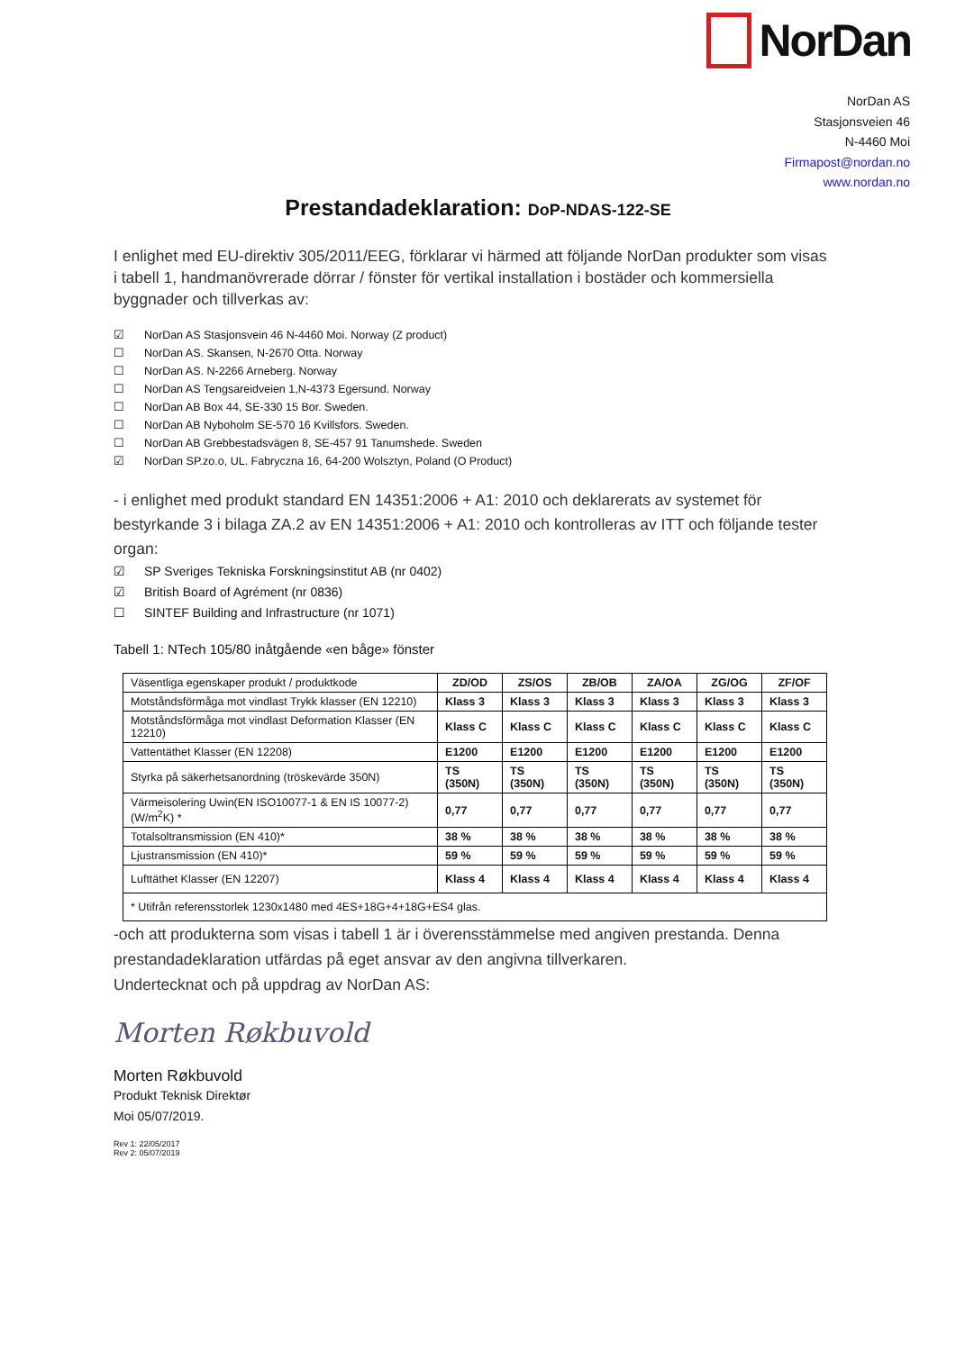NorDan
NorDan AS
Stasjonsveien 46
N-4460 Moi
Firmapost@nordan.no
www.nordan.no
Prestandadeklaration: DoP-NDAS-122-SE
I enlighet med EU-direktiv 305/2011/EEG, förklarar vi härmed att följande NorDan produkter som visas i tabell 1, handmanövrerade dörrar / fönster för vertikal installation i bostäder och kommersiella byggnader och tillverkas av:
☑ NorDan AS Stasjonsvein 46 N-4460 Moi. Norway (Z product)
☐ NorDan AS. Skansen, N-2670 Otta. Norway
☐ NorDan AS. N-2266 Arneberg. Norway
☐ NorDan AS Tengsareidveien 1,N-4373 Egersund. Norway
☐ NorDan AB Box 44, SE-330 15 Bor. Sweden.
☐ NorDan AB Nyboholm SE-570 16 Kvillsfors. Sweden.
☐ NorDan AB Grebbestadsvägen 8, SE-457 91 Tanumshede. Sweden
☑ NorDan SP.zo.o, UL. Fabryczna 16, 64-200 Wolsztyn, Poland (O Product)
- i enlighet med produkt standard EN 14351:2006 + A1: 2010 och deklarerats av systemet för bestyrkande 3 i bilaga ZA.2 av EN 14351:2006 + A1: 2010 och kontrolleras av ITT och följande tester organ:
☑ SP Sveriges Tekniska Forskningsinstitut AB (nr 0402)
☑ British Board of Agrément (nr 0836)
☐ SINTEF Building and Infrastructure (nr 1071)
Tabell 1: NTech 105/80 inåtgående «en båge» fönster
| Väsentliga egenskaper produkt / produktkode | ZD/OD | ZS/OS | ZB/OB | ZA/OA | ZG/OG | ZF/OF |
| Motståndsförmåga mot vindlast Trykk klasser (EN 12210) | Klass 3 | Klass 3 | Klass 3 | Klass 3 | Klass 3 | Klass 3 |
| Motståndsförmåga mot vindlast Deformation Klasser (EN 12210) | Klass C | Klass C | Klass C | Klass C | Klass C | Klass C |
| Vattentäthet Klasser (EN 12208) | E1200 | E1200 | E1200 | E1200 | E1200 | E1200 |
| Styrka på säkerhetsanordning (tröskevärde 350N) | TS (350N) | TS (350N) | TS (350N) | TS (350N) | TS (350N) | TS (350N) |
| Värmeisolering Uwin(EN ISO10077-1 & EN IS 10077-2) (W/m<sup>2</sup>K) * | 0,77 | 0,77 | 0,77 | 0,77 | 0,77 | 0,77 |
| Totalsoltransmission (EN 410)* | 38 % | 38 % | 38 % | 38 % | 38 % | 38 % |
| Ljustransmission (EN 410)* | 59 % | 59 % | 59 % | 59 % | 59 % | 59 % |
| Lufttäthet Klasser (EN 12207) | Klass 4 | Klass 4 | Klass 4 | Klass 4 | Klass 4 | Klass 4 |
| * Utifrån referensstorlek 1230x1480 med 4ES+18G+4+18G+ES4 glas. | | | | | | |
-och att produkterna som visas i tabell 1 är i överensstämmelse med angiven prestanda. Denna prestandadeklaration utfärdas på eget ansvar av den angivna tillverkaren.
Undertecknat och på uppdrag av NorDan AS:
Morten Røkbuvold
Morten Røkbuvold
Produkt Teknisk Direktør
Moi 05/07/2019.
Rev 1: 22/05/2017
Rev 2: 05/07/2019